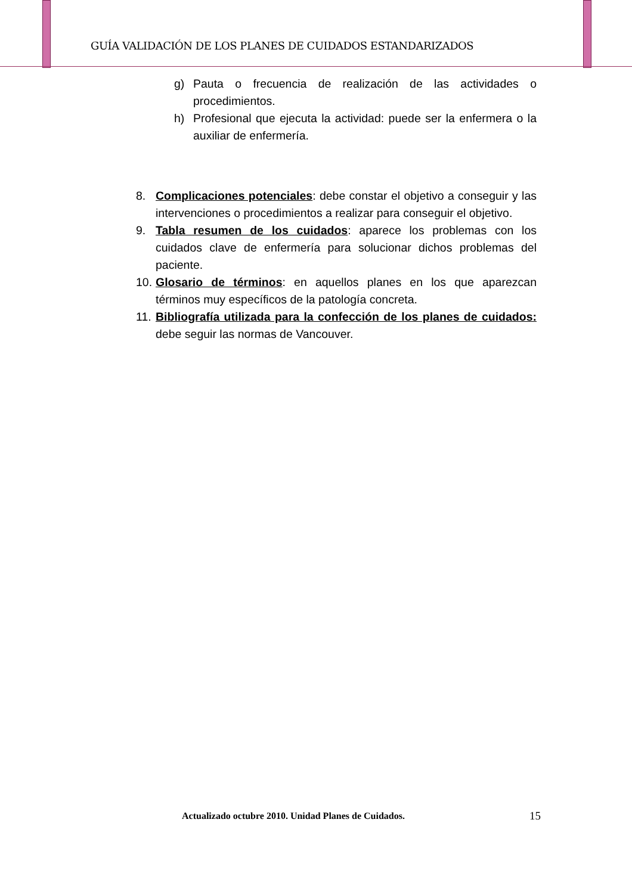GUÍA VALIDACIÓN DE LOS PLANES DE CUIDADOS ESTANDARIZADOS
g) Pauta o frecuencia de realización de las actividades o procedimientos.
h) Profesional que ejecuta la actividad: puede ser la enfermera o la auxiliar de enfermería.
8. Complicaciones potenciales: debe constar el objetivo a conseguir y las intervenciones o procedimientos a realizar para conseguir el objetivo.
9. Tabla resumen de los cuidados: aparece los problemas con los cuidados clave de enfermería para solucionar dichos problemas del paciente.
10. Glosario de términos: en aquellos planes en los que aparezcan términos muy específicos de la patología concreta.
11. Bibliografía utilizada para la confección de los planes de cuidados: debe seguir las normas de Vancouver.
Actualizado octubre 2010. Unidad Planes de Cuidados. 15